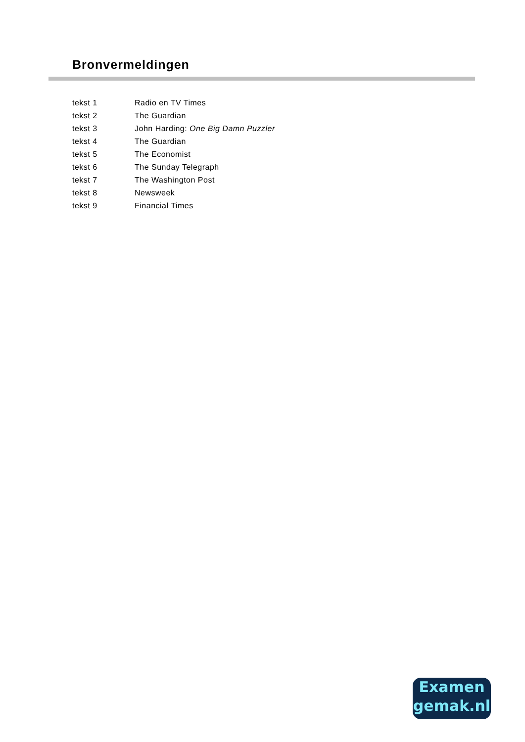Bronvermeldingen
| tekst 1 | Radio en TV Times |
| tekst 2 | The Guardian |
| tekst 3 | John Harding: One Big Damn Puzzler |
| tekst 4 | The Guardian |
| tekst 5 | The Economist |
| tekst 6 | The Sunday Telegraph |
| tekst 7 | The Washington Post |
| tekst 8 | Newsweek |
| tekst 9 | Financial Times |
Examen
gemak.nl